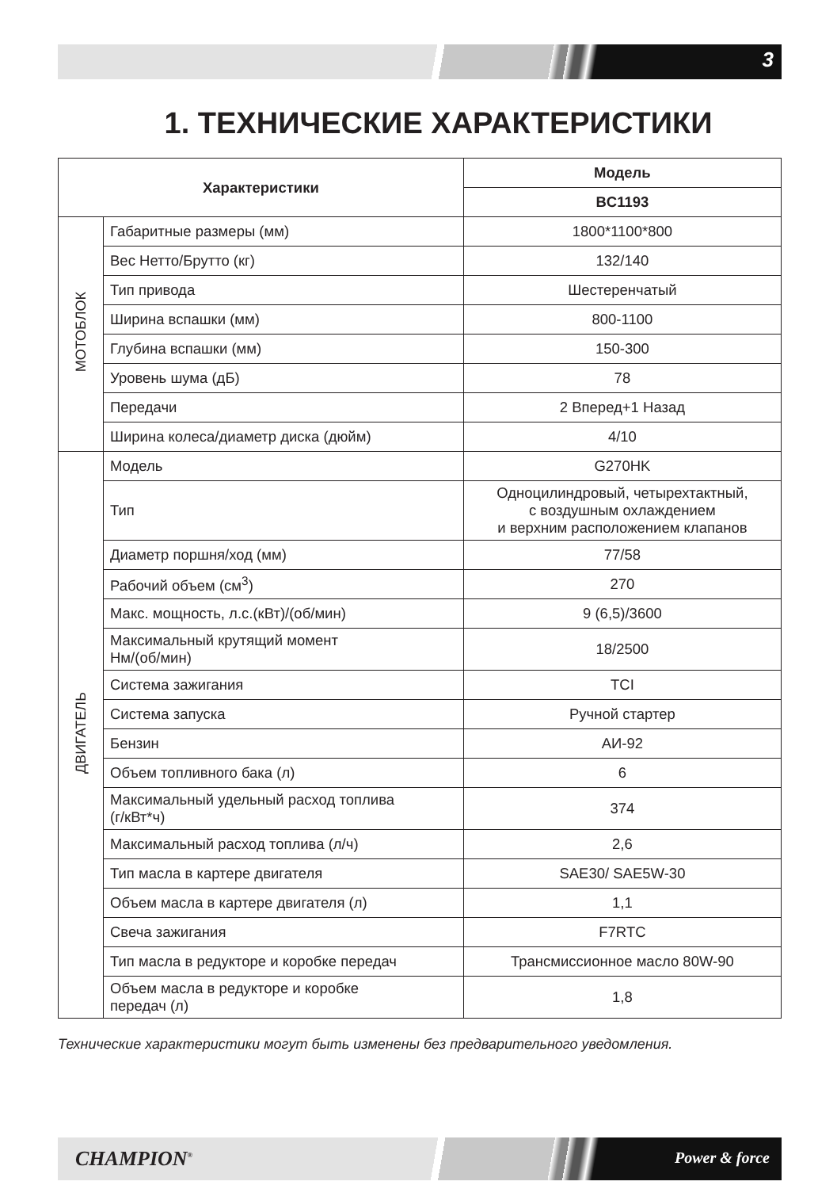3
1. ТЕХНИЧЕСКИЕ ХАРАКТЕРИСТИКИ
| Характеристики | | Модель |
| --- | --- | --- |
| | | BC1193 |
| МОТОБЛОК | Габаритные размеры (мм) | 1800*1100*800 |
| | Вес Нетто/Брутто (кг) | 132/140 |
| | Тип привода | Шестеренчатый |
| | Ширина вспашки (мм) | 800-1100 |
| | Глубина вспашки (мм) | 150-300 |
| | Уровень шума (дБ) | 78 |
| | Передачи | 2 Вперед+1 Назад |
| | Ширина колеса/диаметр диска (дюйм) | 4/10 |
| ДВИГАТЕЛЬ | Модель | G270HK |
| | Тип | Одноцилиндровый, четырехтактный, с воздушным охлаждением и верхним расположением клапанов |
| | Диаметр поршня/ход (мм) | 77/58 |
| | Рабочий объем (см<sup>3</sup>) | 270 |
| | Макс. мощность, л.с.(кВт)/(об/мин) | 9 (6,5)/3600 |
| | Максимальный крутящий момент Нм/(об/мин) | 18/2500 |
| | Система зажигания | TCI |
| | Система запуска | Ручной стартер |
| | Бензин | АИ-92 |
| | Объем топливного бака (л) | 6 |
| | Максимальный удельный расход топлива (г/кВт*ч) | 374 |
| | Максимальный расход топлива (л/ч) | 2,6 |
| | Тип масла в картере двигателя | SAE30/ SAE5W-30 |
| | Объем масла в картере двигателя (л) | 1,1 |
| | Свеча зажигания | F7RTC |
| | Тип масла в редукторе и коробке передач | Трансмиссионное масло 80W-90 |
| | Объем масла в редукторе и коробке передач (л) | 1,8 |
Технические характеристики могут быть изменены без предварительного уведомления.
CHAMPION<sup>®</sup> Power & force